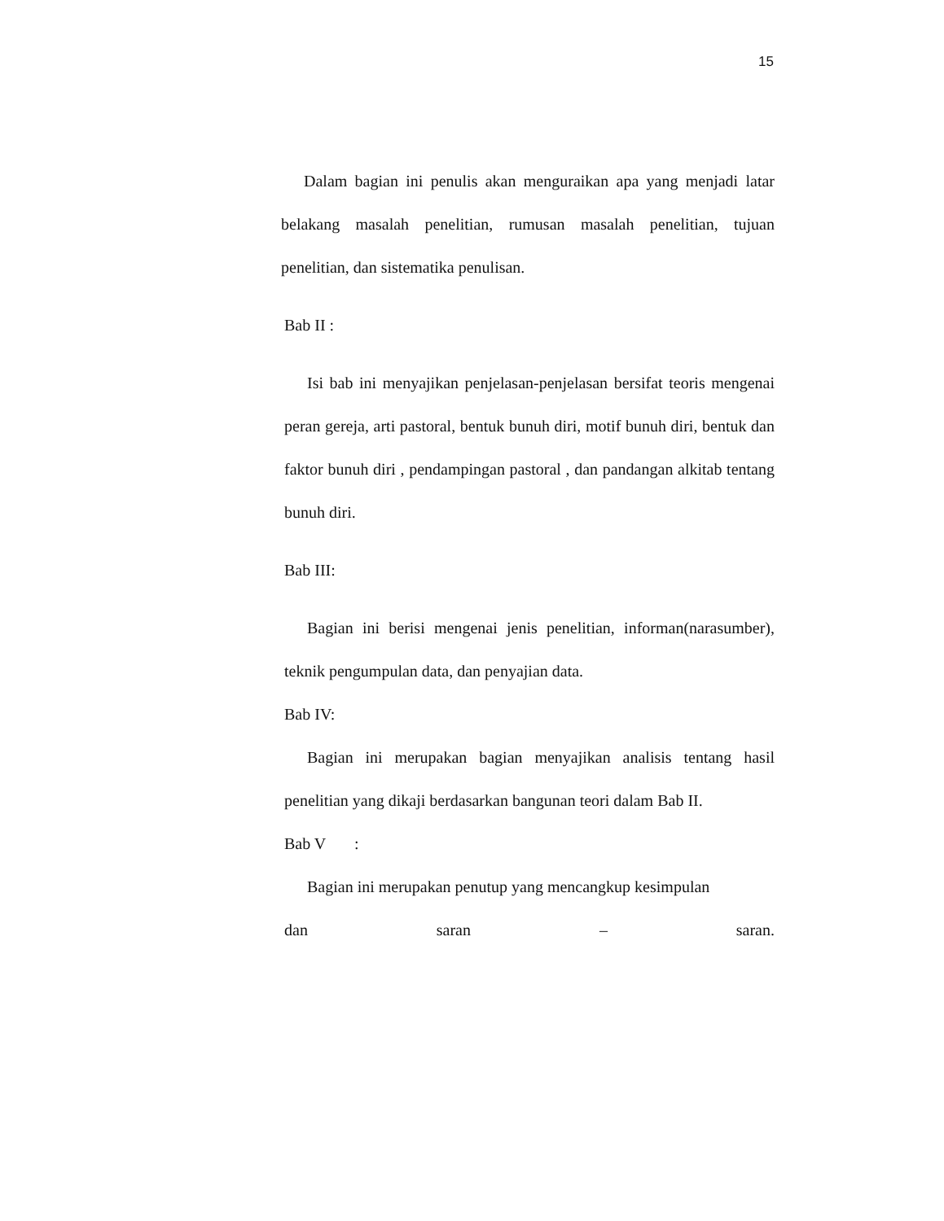15
Dalam bagian ini penulis akan menguraikan apa yang menjadi latar belakang masalah penelitian, rumusan masalah penelitian, tujuan penelitian, dan sistematika penulisan.
Bab II :
Isi bab ini menyajikan penjelasan-penjelasan bersifat teoris mengenai peran gereja, arti pastoral, bentuk bunuh diri, motif bunuh diri, bentuk dan faktor bunuh diri , pendampingan pastoral , dan pandangan alkitab tentang bunuh diri.
Bab III:
Bagian ini berisi mengenai jenis penelitian, informan(narasumber), teknik pengumpulan data, dan penyajian data.
Bab IV:
Bagian ini merupakan bagian menyajikan analisis tentang hasil penelitian yang dikaji berdasarkan bangunan teori dalam Bab II.
Bab V :
Bagian ini merupakan penutup yang mencangkup kesimpulan
dan saran – saran.